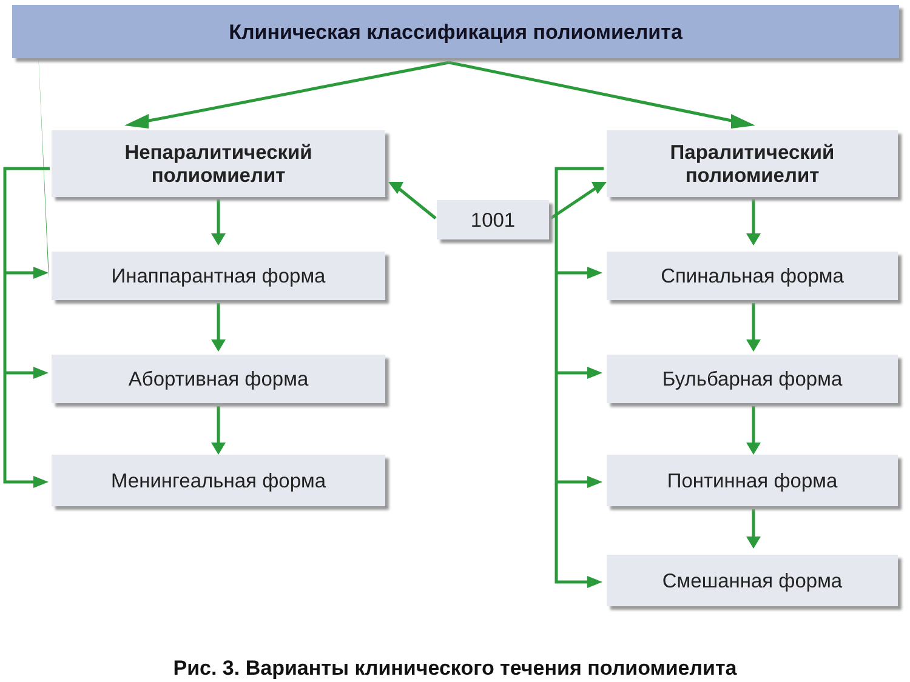Клиническая классификация полиомиелита
Непаралитический
полиомиелит
Паралитический
полиомиелит
1001
Инаппарантная форма
Абортивная форма
Менингеальная форма
Спинальная форма
Бульбарная форма
Понтинная форма
Смешанная форма
Рис. 3. Варианты клинического течения полиомиелита